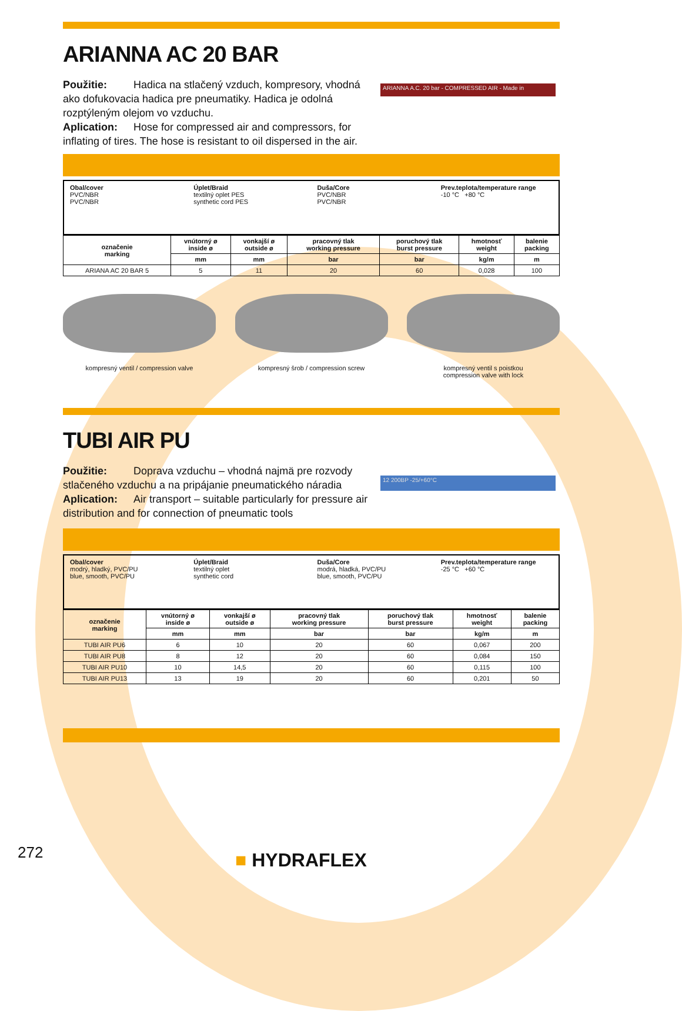ARIANNA AC 20 BAR
Použitie: Hadica na stlačený vzduch, kompresory, vhodná ako dofukovacia hadica pre pneumatiky. Hadica je odolná rozptýleným olejom vo vzduchu.
Aplication: Hose for compressed air and compressors, for inflating of tires. The hose is resistant to oil dispersed in the air.
ARIANNA A.C. 20 bar - COMPRESSED AIR - Made in
Obal/cover
PVC/NBR
PVC/NBR
Úplet/Braid
textilný oplet PES
synthetic cord PES
Duša/Core
PVC/NBR
PVC/NBR
Prev.teplota/temperature range
-10 °C +80 °C
| označenie marking | vnútorný ø inside ø | vonkajší ø outside ø | pracovný tlak working pressure | poruchový tlak burst pressure | hmotnosť weight | balenie packing |
| --- | --- | --- | --- | --- | --- | --- |
| | mm | mm | bar | bar | kg/m | m |
| ARIANA AC 20 BAR 5 | 5 | 11 | 20 | 60 | 0,028 | 100 |
kompresný ventil / compression valve kompresný šrob / compression screw kompresný ventil s poistkou
compression valve with lock
TUBI AIR PU
Použitie: Doprava vzduchu – vhodná najmä pre rozvody stlačeného vzduchu a na pripájanie pneumatického náradia
Aplication: Air transport – suitable particularly for pressure air distribution and for connection of pneumatic tools
12 200BP -25/+60°C
Obal/cover
modrý, hladký, PVC/PU
blue, smooth, PVC/PU
Úplet/Braid
textilný oplet
synthetic cord
Duša/Core
modrá, hladká, PVC/PU
blue, smooth, PVC/PU
Prev.teplota/temperature range
-25 °C +60 °C
| označenie marking | vnútorný ø inside ø | vonkajší ø outside ø | pracovný tlak working pressure | poruchový tlak burst pressure | hmotnosť weight | balenie packing |
| --- | --- | --- | --- | --- | --- | --- |
| | mm | mm | bar | bar | kg/m | m |
| TUBI AIR PU6 | 6 | 10 | 20 | 60 | 0,067 | 200 |
| TUBI AIR PU8 | 8 | 12 | 20 | 60 | 0,084 | 150 |
| TUBI AIR PU10 | 10 | 14,5 | 20 | 60 | 0,115 | 100 |
| TUBI AIR PU13 | 13 | 19 | 20 | 60 | 0,201 | 50 |
272 ■ HYDRAFLEX